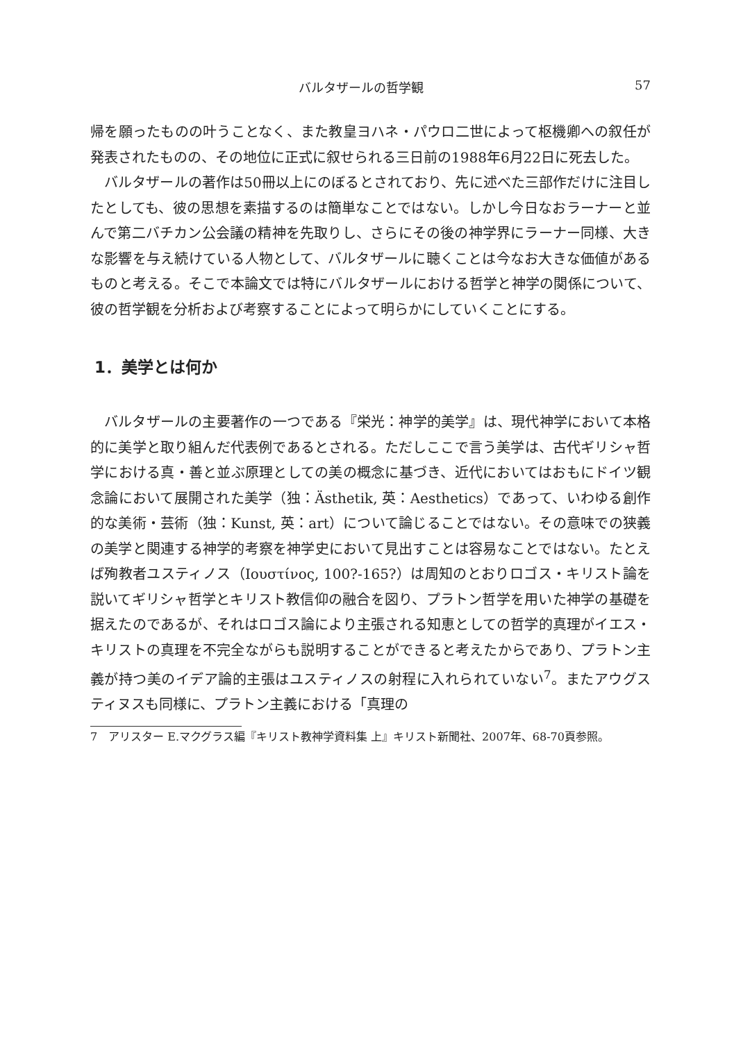バルタザールの哲学観 57
帰を願ったものの叶うことなく、また教皇ヨハネ・パウロ二世によって枢機卿への叙任が発表されたものの、その地位に正式に叙せられる三日前の1988年6月22日に死去した。
バルタザールの著作は50冊以上にのぼるとされており、先に述べた三部作だけに注目したとしても、彼の思想を素描するのは簡単なことではない。しかし今日なおラーナーと並んで第二バチカン公会議の精神を先取りし、さらにその後の神学界にラーナー同様、大きな影響を与え続けている人物として、バルタザールに聴くことは今なお大きな価値があるものと考える。そこで本論文では特にバルタザールにおける哲学と神学の関係について、彼の哲学観を分析および考察することによって明らかにしていくことにする。
1．美学とは何か
バルタザールの主要著作の一つである『栄光：神学的美学』は、現代神学において本格的に美学と取り組んだ代表例であるとされる。ただしここで言う美学は、古代ギリシャ哲学における真・善と並ぶ原理としての美の概念に基づき、近代においてはおもにドイツ観念論において展開された美学（独：Ästhetik, 英：Aesthetics）であって、いわゆる創作的な美術・芸術（独：Kunst, 英：art）について論じることではない。その意味での狭義の美学と関連する神学的考察を神学史において見出すことは容易なことではない。たとえば殉教者ユスティノス（Ιουστίνος, 100?-165?）は周知のとおりロゴス・キリスト論を説いてギリシャ哲学とキリスト教信仰の融合を図り、プラトン哲学を用いた神学の基礎を据えたのであるが、それはロゴス論により主張される知恵としての哲学的真理がイエス・キリストの真理を不完全ながらも説明することができると考えたからであり、プラトン主義が持つ美のイデア論的主張はユスティノスの射程に入れられていない<sup>7</sup>。またアウグスティヌスも同様に、プラトン主義における「真理の
7　アリスター E.マクグラス編『キリスト教神学資料集 上』キリスト新聞社、2007年、68-70頁参照。